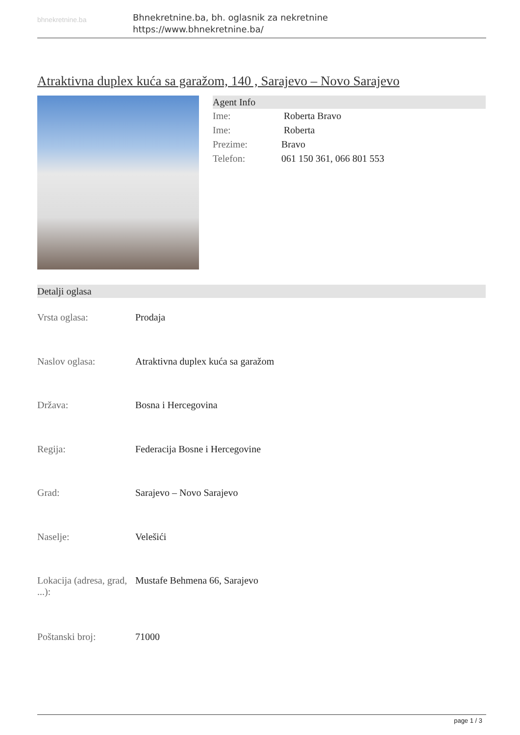bhnekretnine.ba
Bhnekretnine.ba, bh. oglasnik za nekretnine
https://www.bhnekretnine.ba/
Atraktivna duplex kuća sa garažom, 140 , Sarajevo – Novo Sarajevo
Agent Info
| Ime: | Roberta Bravo |
| Ime: | Roberta |
| Prezime: | Bravo |
| Telefon: | 061 150 361, 066 801 553 |
Detalji oglasa
| Vrsta oglasa: | Prodaja |
| Naslov oglasa: | Atraktivna duplex kuća sa garažom |
| Država: | Bosna i Hercegovina |
| Regija: | Federacija Bosne i Hercegovine |
| Grad: | Sarajevo – Novo Sarajevo |
| Naselje: | Velešići |
| Lokacija (adresa, grad, ...): | Mustafe Behmena 66, Sarajevo |
| Poštanski broj: | 71000 |
page 1 / 3